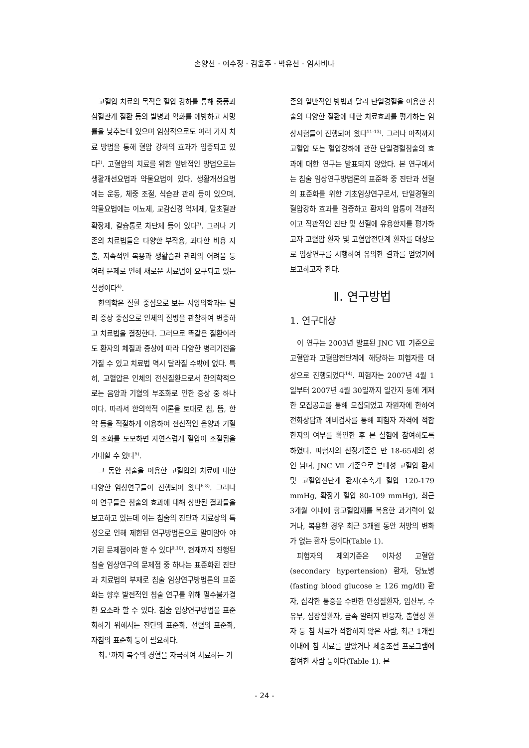손양선 · 여수정 · 김윤주 · 박유선 · 임사비나
고혈압 치료의 목적은 혈압 강하를 통해 중풍과 심혈관계 질환 등의 발병과 악화를 예방하고 사망률을 낮추는데 있으며 임상적으로도 여러 가지 치료 방법을 통해 혈압 강하의 효과가 입증되고 있다<sup>2)</sup>. 고혈압의 치료를 위한 일반적인 방법으로는 생활개선요법과 약물요법이 있다. 생활개선요법에는 운동, 체중 조절, 식습관 관리 등이 있으며, 약물요법에는 이뇨제, 교감신경 억제제, 말초혈관 확장제, 칼슘통로 차단제 등이 있다<sup>3)</sup>. 그러나 기존의 치료법들은 다양한 부작용, 과다한 비용 지출, 지속적인 복용과 생활습관 관리의 어려움 등 여러 문제로 인해 새로운 치료법이 요구되고 있는 실정이다<sup>4)</sup>.
한의학은 질환 중심으로 보는 서양의학과는 달리 증상 중심으로 인체의 질병을 관찰하여 변증하고 치료법을 결정한다. 그러므로 똑같은 질환이라도 환자의 체질과 증상에 따라 다양한 병리기전을 가질 수 있고 치료법 역시 달라질 수밖에 없다. 특히, 고혈압은 인체의 전신질환으로서 한의학적으로는 음양과 기혈의 부조화로 인한 증상 중 하나이다. 따라서 한의학적 이론을 토대로 침, 뜸, 한약 등을 적절하게 이용하여 전신적인 음양과 기혈의 조화를 도모하면 자연스럽게 혈압이 조절됨을 기대할 수 있다<sup>5)</sup>.
그 동안 침술을 이용한 고혈압의 치료에 대한 다양한 임상연구들이 진행되어 왔다<sup>6-8)</sup>. 그러나 이 연구들은 침술의 효과에 대해 상반된 결과들을 보고하고 있는데 이는 침술의 진단과 치료상의 특성으로 인해 제한된 연구방법론으로 말미암아 야기된 문제점이라 할 수 있다<sup>9,10)</sup>. 현재까지 진행된 침술 임상연구의 문제점 중 하나는 표준화된 진단과 치료법의 부재로 침술 임상연구방법론의 표준화는 향후 발전적인 침술 연구를 위해 필수불가결한 요소라 할 수 있다. 침술 임상연구방법을 표준화하기 위해서는 진단의 표준화, 선혈의 표준화, 자침의 표준화 등이 필요하다.
최근까지 복수의 경혈을 자극하여 치료하는 기
존의 일반적인 방법과 달리 단일경혈을 이용한 침술의 다양한 질환에 대한 치료효과를 평가하는 임상시험들이 진행되어 왔다<sup>11-13)</sup>. 그러나 아직까지 고혈압 또는 혈압강하에 관한 단일경혈침술의 효과에 대한 연구는 발표되지 않았다. 본 연구에서는 침술 임상연구방법론의 표준화 중 진단과 선혈의 표준화를 위한 기초임상연구로서, 단일경혈의 혈압강하 효과를 검증하고 환자의 압통이 객관적이고 직관적인 진단 및 선혈에 유용한지를 평가하고자 고혈압 환자 및 고혈압전단계 환자를 대상으로 임상연구를 시행하여 유의한 결과를 얻었기에 보고하고자 한다.
Ⅱ. 연구방법
1. 연구대상
이 연구는 2003년 발표된 JNC Ⅶ 기준으로 고혈압과 고혈압전단계에 해당하는 피험자를 대상으로 진행되었다<sup>14)</sup>. 피험자는 2007년 4월 1일부터 2007년 4월 30일까지 일간지 등에 게재한 모집공고를 통해 모집되었고 자원자에 한하여 전화상담과 예비검사를 통해 피험자 자격에 적합한지의 여부를 확인한 후 본 실험에 참여하도록 하였다. 피험자의 선정기준은 만 18-65세의 성인 남녀, JNC Ⅶ 기준으로 본태성 고혈압 환자 및 고혈압전단계 환자(수축기 혈압 120-179 mmHg, 확장기 혈압 80-109 mmHg), 최근 3개월 이내에 항고혈압제를 복용한 과거력이 없거나, 복용한 경우 최근 3개월 동안 처방의 변화가 없는 환자 등이다(Table 1).
피험자의 제외기준은 이차성 고혈압(secondary hypertension) 환자, 당뇨병(fasting blood glucose ≥ 126 mg/dl) 환자, 심각한 통증을 수반한 만성질환자, 임산부, 수유부, 심장질환자, 금속 알러지 반응자, 출혈성 환자 등 침 치료가 적합하지 않은 사람, 최근 1개월 이내에 침 치료를 받았거나 체중조절 프로그램에 참여한 사람 등이다(Table 1). 본
- 24 -